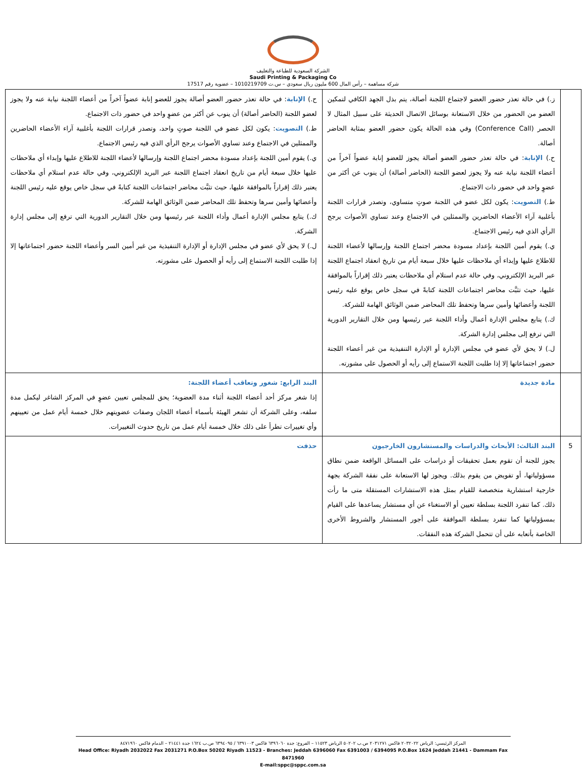الشركة السعودية للطباعة والتغليف
Saudi Printing & Packaging Co
شركة مساهمة – رأس المال 600 مليون ريال سعودي – س.ت 1010219709 – عضوية رقم 17517
| | ز.) في حالة تعذر حضور العضو لاجتماع اللجنة أصالة، يتم بذل الجهد الكافي لتمكين العضو من الحضور من خلال الاستعانة بوسائل الاتصال الحديثة على سبيل المثال لا الحصر (Conference Call) وفي هذه الحالة يكون حضور العضو بمثابة الحاضر أصالة. ح.) الإنابة : في حالة تعذر حضور العضو أصالة يجوز للعضو إنابة عضواً آخراً من أعضاء اللجنة نيابة عنه ولا يجوز لعضو اللجنة (الحاضر أصالة) أن ينوب عن أكثر من عضوٍ واحد في حضور ذات الاجتماع. ط.) التصويت : يكون لكل عضو في اللجنة صوتٍ متساوي، وتصدر قرارات اللجنة بأغلبية آراء الأعضاء الحاضرين والممثلين في الاجتماع وعند تساوي الأصوات يرجح الرأي الذي فيه رئيس الاجتماع. ي.) يقوم أمين اللجنة بإعداد مسودة محضر اجتماع اللجنة وإرسالها لأعضاء اللجنة للاطلاع عليها وإبداء أي ملاحظات عليها خلال سبعة أيام من تاريخ انعقاد اجتماع اللجنة عبر البريد الإلكتروني، وفي حالة عدم استلام أي ملاحظات يعتبر ذلك إقراراً بالموافقة عليها، حيث تثبَّت محاضر اجتماعات اللجنة كتابةً في سجل خاص يوقع عليه رئيس اللجنة وأعضائها وأمين سرها وتحفظ تلك المحاضر ضمن الوثائق الهامة للشركة. ك.) يتابع مجلس الإدارة أعمال وأداء اللجنة عبر رئيسها ومن خلال التقارير الدورية التي ترفع إلى مجلس إدارة الشركة. ل.) لا يحق لأي عضو في مجلس الإدارة أو الإدارة التنفيذية من غير أعضاء اللجنة حضور اجتماعاتها إلا إذا طلبت اللجنة الاستماع إلى رأيه أو الحصول على مشورته. | ح.) الإنابة : في حالة تعذر حضور العضو أصالة يجوز للعضو إنابة عضواً آخراً من أعضاء اللجنة نيابة عنه ولا يجوز لعضو اللجنة (الحاضر أصالة) أن ينوب عن أكثر من عضوٍ واحد في حضور ذات الاجتماع. ط.) التصويت : يكون لكل عضو في اللجنة صوتٍ واحد، وتصدر قرارات اللجنة بأغلبية آراء الأعضاء الحاضرين والممثلين في الاجتماع وعند تساوي الأصوات يرجح الرأي الذي فيه رئيس الاجتماع. ي.) يقوم أمين اللجنة بإعداد مسودة محضر اجتماع اللجنة وإرسالها لأعضاء اللجنة للاطلاع عليها وإبداء أي ملاحظات عليها خلال سبعة أيام من تاريخ انعقاد اجتماع اللجنة عبر البريد الإلكتروني، وفي حالة عدم استلام أي ملاحظات يعتبر ذلك إقراراً بالموافقة عليها، حيث تثبَّت محاضر اجتماعات اللجنة كتابةً في سجل خاص يوقع عليه رئيس اللجنة وأعضائها وأمين سرها وتحفظ تلك المحاضر ضمن الوثائق الهامة للشركة. ك.) يتابع مجلس الإدارة أعمال وأداء اللجنة عبر رئيسها ومن خلال التقارير الدورية التي ترفع إلى مجلس إدارة الشركة. ل.) لا يحق لأي عضو في مجلس الإدارة أو الإدارة التنفيذية من غير أمين السر وأعضاء اللجنة حضور اجتماعاتها إلا إذا طلبت اللجنة الاستماع إلى رأيه أو الحصول على مشورته. |
| | مادة جديدة | البند الرابع: شغور وتعاقب أعضاء اللجنة: إذا شغر مركز أحد أعضاء اللجنة أثناء مدة العضوية؛ يحق للمجلس تعيين عضوٍ في المركز الشاغر ليكمل مدة سلفه، وعلى الشركة أن تشعر الهيئة بأسماء أعضاء اللجان وصفات عضويتهم خلال خمسة أيام عمل من تعيينهم وأي تغييرات تطرأ على ذلك خلال خمسة أيام عمل من تاريخ حدوث التغييرات. |
| 5 | البند الثالث: الأبحاث والدراسات والمستشارون الخارجيون يجوز للجنة أن تقوم بعمل تحقيقات أو دراسات على المسائل الواقعة ضمن نطاق مسؤولياتها، أو تفويض من يقوم بذلك. ويجوز لها الاستعانة على نفقة الشركة بجهة خارجية استشارية متخصصة للقيام بمثل هذه الاستشارات المستقلة متى ما رأت ذلك. كما تنفرد اللجنة بسلطة تعيين أو الاستغناء عن أي مستشار يساعدها على القيام بمسؤولياتها كما تنفرد بسلطة الموافقة على أجور المستشار والشروط الأخرى الخاصة بأتعابه على أن تتحمل الشركة هذه النفقات. | حذفت |
المركز الرئيسي: الرياض ٢٠٣٢٠٢٢ فاكس ٢٠٣١٢٧١ ص.ب ٥٠٢٠٢ الرياض ١١٥٢٣ – الفروع: جدة ٦٣٩٦٠٦٠ فاكس ٦٣٩١٠٠٣ / ٦٣٩٤٠٩٥ ص.ب ١٦٢٤ جدة ٢١٤٤١ – الدمام فاكس ٨٤٧١٩٦٠
Head Office: Riyadh 2032022 Fax 2031271 P.O.Box 50202 Riyadh 11523 - Branches: Jeddah 6396060 Fax 6391003 / 6394095 P.O.Box 1624 Jeddah 21441 - Dammam Fax 8471960
E-mail:sppc@sppc.com.sa